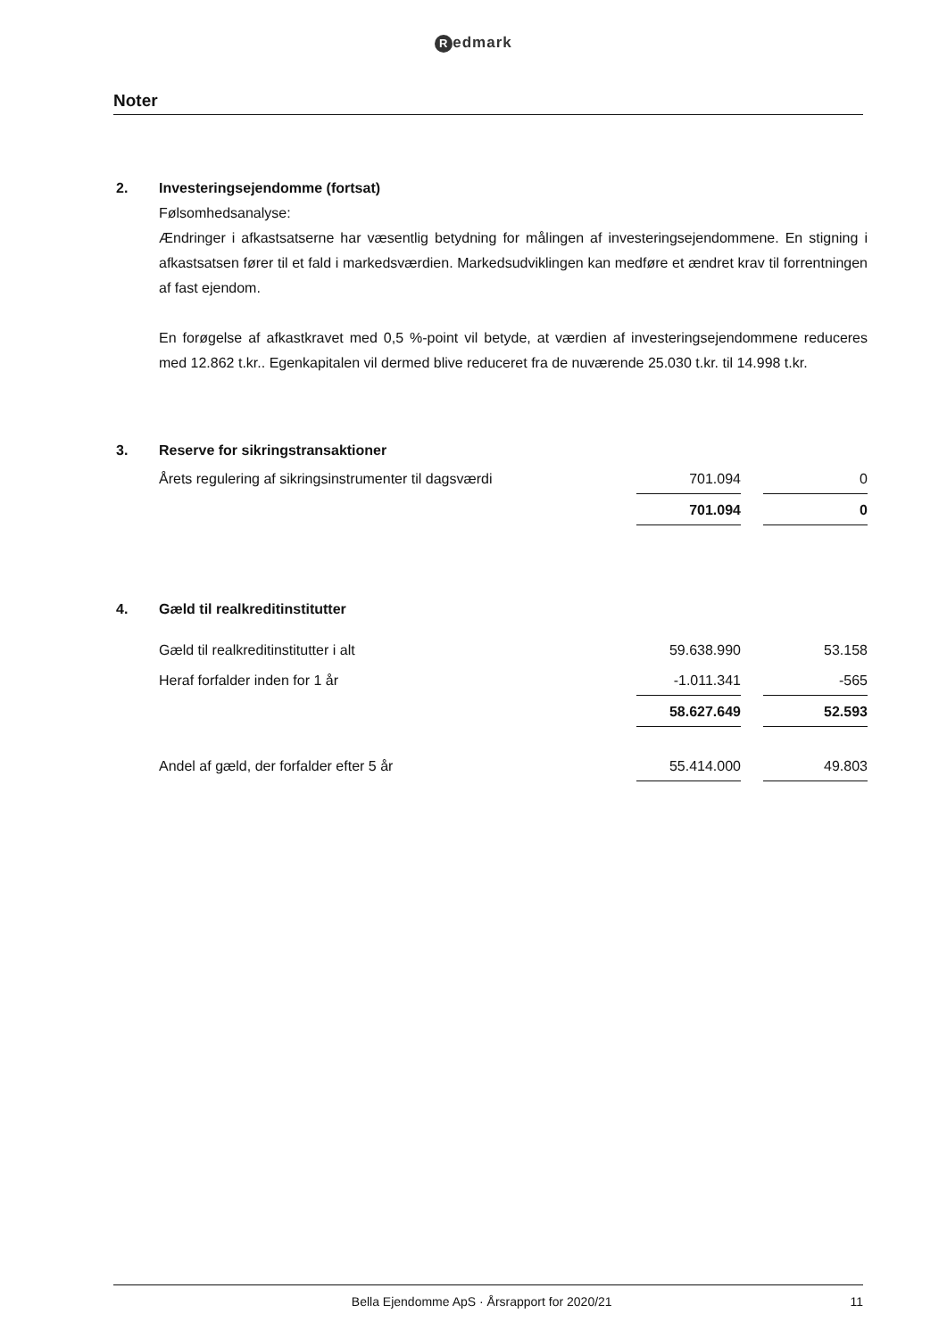Redmark
Noter
2. Investeringsejendomme (fortsat)
Følsomhedsanalyse:
Ændringer i afkastsatserne har væsentlig betydning for målingen af investeringsejendommene. En stigning i afkastsatsen fører til et fald i markedsværdien. Markedsudviklingen kan medføre et ændret krav til forrentningen af fast ejendom.
En forøgelse af afkastkravet med 0,5 %-point vil betyde, at værdien af investeringsejendommene reduceres med 12.862 t.kr.. Egenkapitalen vil dermed blive reduceret fra de nuværende 25.030 t.kr. til 14.998 t.kr.
3. Reserve for sikringstransaktioner
| Årets regulering af sikringsinstrumenter til dagsværdi | 701.094 | | 0 |
| | 701.094 | | 0 |
4. Gæld til realkreditinstitutter
| Gæld til realkreditinstitutter i alt | 59.638.990 | | 53.158 |
| Heraf forfalder inden for 1 år | -1.011.341 | | -565 |
| | 58.627.649 | | 52.593 |
| Andel af gæld, der forfalder efter 5 år | 55.414.000 | | 49.803 |
Bella Ejendomme ApS · Årsrapport for 2020/21 11